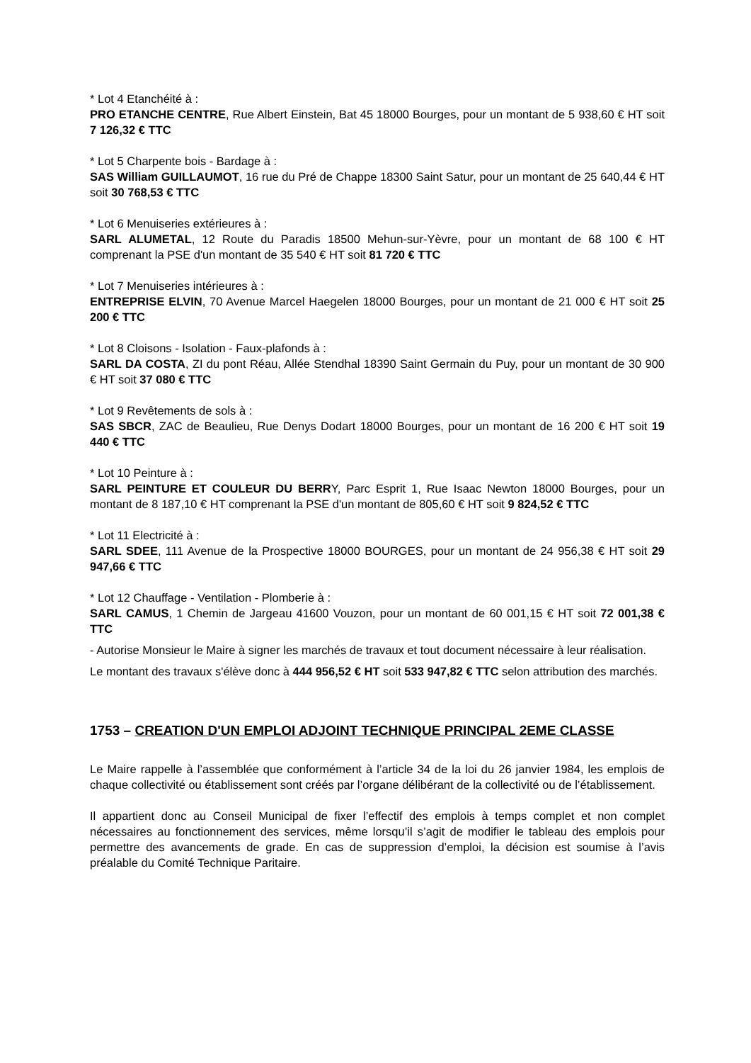* Lot 4 Etanchéité à :
PRO ETANCHE CENTRE, Rue Albert Einstein, Bat 45 18000 Bourges, pour un montant de 5 938,60 € HT soit 7 126,32 € TTC
* Lot 5 Charpente bois - Bardage à :
SAS William GUILLAUMOT, 16 rue du Pré de Chappe 18300 Saint Satur, pour un montant de 25 640,44 € HT soit 30 768,53 € TTC
* Lot 6 Menuiseries extérieures à :
SARL ALUMETAL, 12 Route du Paradis 18500 Mehun-sur-Yèvre, pour un montant de 68 100 € HT comprenant la PSE d'un montant de 35 540 € HT soit 81 720 € TTC
* Lot 7 Menuiseries intérieures à :
ENTREPRISE ELVIN, 70 Avenue Marcel Haegelen 18000 Bourges, pour un montant de 21 000 € HT soit 25 200 € TTC
* Lot 8 Cloisons - Isolation - Faux-plafonds à :
SARL DA COSTA, ZI du pont Réau, Allée Stendhal 18390 Saint Germain du Puy, pour un montant de 30 900 € HT soit 37 080 € TTC
* Lot 9 Revêtements de sols à :
SAS SBCR, ZAC de Beaulieu, Rue Denys Dodart 18000 Bourges, pour un montant de 16 200 € HT soit 19 440 € TTC
* Lot 10 Peinture à :
SARL PEINTURE ET COULEUR DU BERRY, Parc Esprit 1, Rue Isaac Newton 18000 Bourges, pour un montant de 8 187,10 € HT comprenant la PSE d'un montant de 805,60 € HT soit 9 824,52 € TTC
* Lot 11 Electricité à :
SARL SDEE, 111 Avenue de la Prospective 18000 BOURGES, pour un montant de 24 956,38 € HT soit 29 947,66 € TTC
* Lot 12 Chauffage - Ventilation - Plomberie à :
SARL CAMUS, 1 Chemin de Jargeau 41600 Vouzon, pour un montant de 60 001,15 € HT soit 72 001,38 € TTC
- Autorise Monsieur le Maire à signer les marchés de travaux et tout document nécessaire à leur réalisation.
Le montant des travaux s'élève donc à 444 956,52 € HT soit 533 947,82 € TTC selon attribution des marchés.
1753 – CREATION D'UN EMPLOI ADJOINT TECHNIQUE PRINCIPAL 2EME CLASSE
Le Maire rappelle à l’assemblée que conformément à l’article 34 de la loi du 26 janvier 1984, les emplois de chaque collectivité ou établissement sont créés par l’organe délibérant de la collectivité ou de l’établissement.
Il appartient donc au Conseil Municipal de fixer l’effectif des emplois à temps complet et non complet nécessaires au fonctionnement des services, même lorsqu’il s’agit de modifier le tableau des emplois pour permettre des avancements de grade. En cas de suppression d’emploi, la décision est soumise à l’avis préalable du Comité Technique Paritaire.